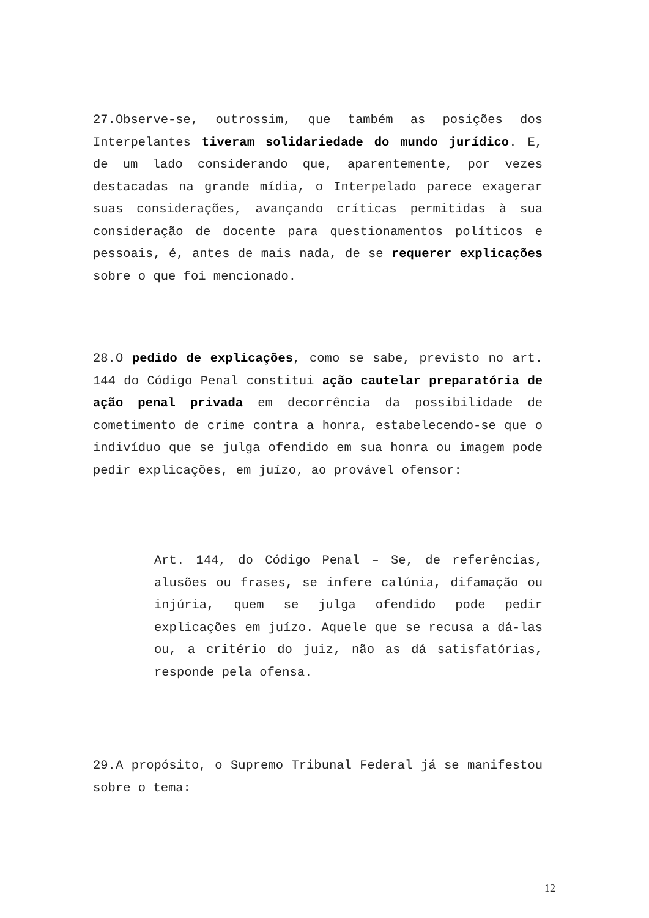27.Observe-se, outrossim, que também as posições dos Interpelantes tiveram solidariedade do mundo jurídico. E, de um lado considerando que, aparentemente, por vezes destacadas na grande mídia, o Interpelado parece exagerar suas considerações, avançando críticas permitidas à sua consideração de docente para questionamentos políticos e pessoais, é, antes de mais nada, de se requerer explicações sobre o que foi mencionado.
28.O pedido de explicações, como se sabe, previsto no art. 144 do Código Penal constitui ação cautelar preparatória de ação penal privada em decorrência da possibilidade de cometimento de crime contra a honra, estabelecendo-se que o indivíduo que se julga ofendido em sua honra ou imagem pode pedir explicações, em juízo, ao provável ofensor:
Art. 144, do Código Penal – Se, de referências, alusões ou frases, se infere calúnia, difamação ou injúria, quem se julga ofendido pode pedir explicações em juízo. Aquele que se recusa a dá-las ou, a critério do juiz, não as dá satisfatórias, responde pela ofensa.
29.A propósito, o Supremo Tribunal Federal já se manifestou sobre o tema:
12